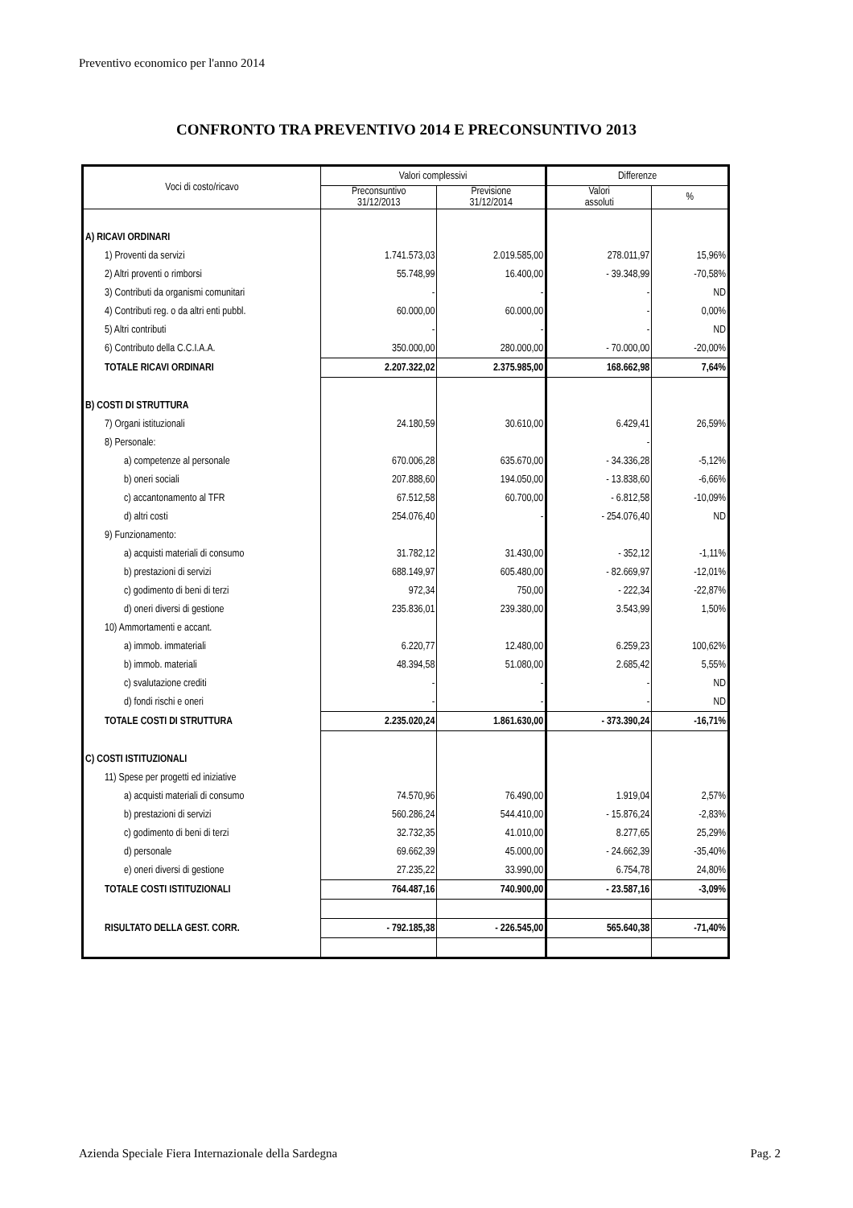Preventivo economico per l'anno 2014
CONFRONTO TRA PREVENTIVO 2014 E PRECONSUNTIVO 2013
| Voci di costo/ricavo | Valori complessivi | | Differenze | |
| --- | --- | --- | --- | --- |
| | Preconsuntivo 31/12/2013 | Previsione 31/12/2014 | Valori assoluti | % |
| A) RICAVI ORDINARI | | | | |
| 1) Proventi da servizi | 1.741.573,03 | 2.019.585,00 | 278.011,97 | 15,96% |
| 2) Altri proventi o rimborsi | 55.748,99 | 16.400,00 | - 39.348,99 | -70,58% |
| 3) Contributi da organismi comunitari | - | - | - | ND |
| 4) Contributi reg. o da altri enti pubbl. | 60.000,00 | 60.000,00 | - | 0,00% |
| 5) Altri contributi | - | - | - | ND |
| 6) Contributo della C.C.I.A.A. | 350.000,00 | 280.000,00 | - 70.000,00 | -20,00% |
| TOTALE RICAVI ORDINARI | 2.207.322,02 | 2.375.985,00 | 168.662,98 | 7,64% |
| B) COSTI DI STRUTTURA | | | | |
| 7) Organi istituzionali | 24.180,59 | 30.610,00 | 6.429,41 | 26,59% |
| 8) Personale: | | | - | |
| a) competenze al personale | 670.006,28 | 635.670,00 | - 34.336,28 | -5,12% |
| b) oneri sociali | 207.888,60 | 194.050,00 | - 13.838,60 | -6,66% |
| c) accantonamento al TFR | 67.512,58 | 60.700,00 | - 6.812,58 | -10,09% |
| d) altri costi | 254.076,40 | - | - 254.076,40 | ND |
| 9) Funzionamento: | | | | |
| a) acquisti materiali di consumo | 31.782,12 | 31.430,00 | - 352,12 | -1,11% |
| b) prestazioni di servizi | 688.149,97 | 605.480,00 | - 82.669,97 | -12,01% |
| c) godimento di beni di terzi | 972,34 | 750,00 | - 222,34 | -22,87% |
| d) oneri diversi di gestione | 235.836,01 | 239.380,00 | 3.543,99 | 1,50% |
| 10) Ammortamenti e accant. | | | | |
| a) immob. immateriali | 6.220,77 | 12.480,00 | 6.259,23 | 100,62% |
| b) immob. materiali | 48.394,58 | 51.080,00 | 2.685,42 | 5,55% |
| c) svalutazione crediti | - | - | - | ND |
| d) fondi rischi e oneri | - | - | - | ND |
| TOTALE COSTI DI STRUTTURA | 2.235.020,24 | 1.861.630,00 | - 373.390,24 | -16,71% |
| C) COSTI ISTITUZIONALI | | | | |
| 11) Spese per progetti ed iniziative | | | | |
| a) acquisti materiali di consumo | 74.570,96 | 76.490,00 | 1.919,04 | 2,57% |
| b) prestazioni di servizi | 560.286,24 | 544.410,00 | - 15.876,24 | -2,83% |
| c) godimento di beni di terzi | 32.732,35 | 41.010,00 | 8.277,65 | 25,29% |
| d) personale | 69.662,39 | 45.000,00 | - 24.662,39 | -35,40% |
| e) oneri diversi di gestione | 27.235,22 | 33.990,00 | 6.754,78 | 24,80% |
| TOTALE COSTI ISTITUZIONALI | 764.487,16 | 740.900,00 | - 23.587,16 | -3,09% |
| RISULTATO DELLA GEST. CORR. | - 792.185,38 | - 226.545,00 | 565.640,38 | -71,40% |
Azienda Speciale Fiera Internazionale della Sardegna Pag. 2